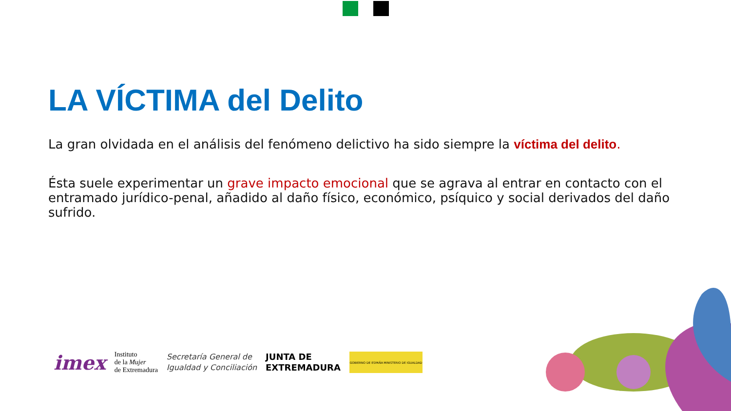LA VÍCTIMA del Delito
La gran olvidada en el análisis del fenómeno delictivo ha sido siempre la víctima del delito.
Ésta suele experimentar un grave impacto emocional que se agrava al entrar en contacto con el entramado jurídico-penal, añadido al daño físico, económico, psíquico y social derivados del daño sufrido.
imex
Instituto
de la Mujer
de Extremadura
Secretaría General de
Igualdad y Conciliación
JUNTA DE
EXTREMADURA
GOBIERNO DE ESPAÑA MINISTERIO DE IGUALDAD